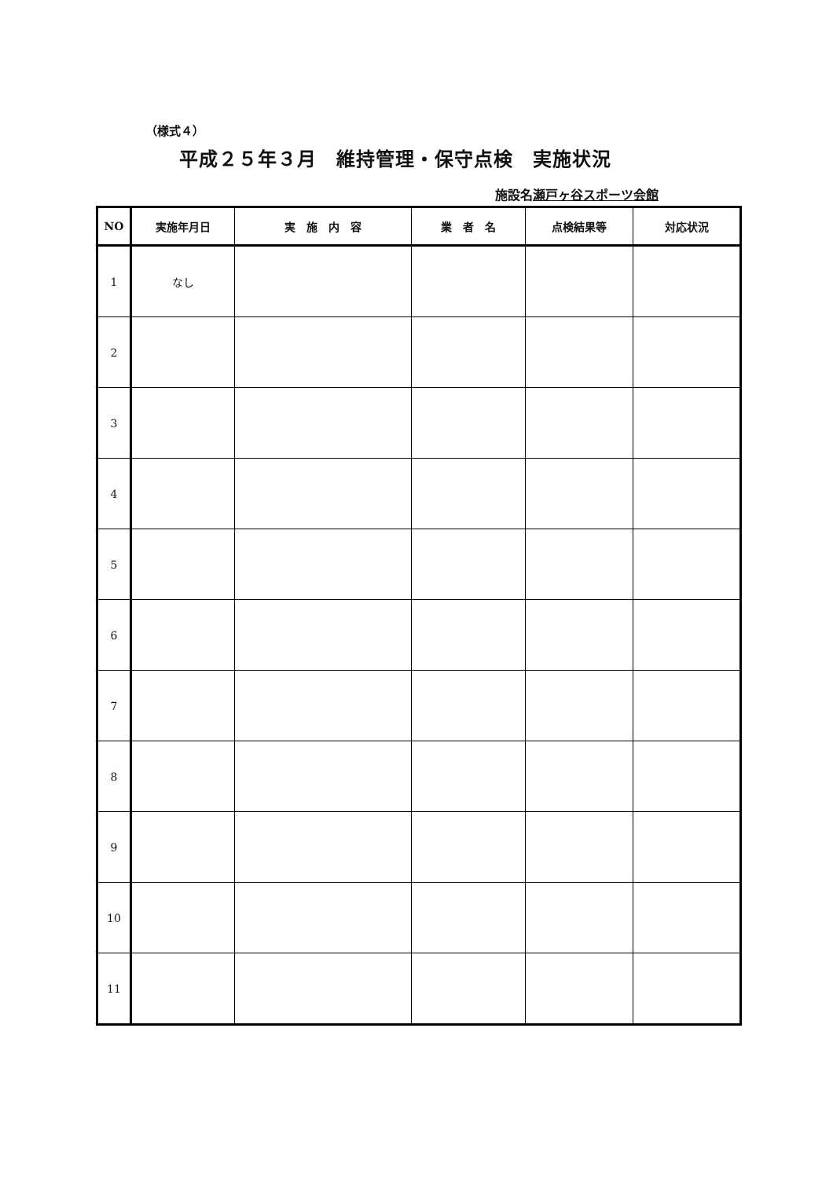（様式４）
平成２５年３月　維持管理・保守点検　実施状況
施設名瀬戸ヶ谷スポーツ会館
| NO | 実施年月日 | 実 施 内 容 | 業 者 名 | 点検結果等 | 対応状況 |
| --- | --- | --- | --- | --- | --- |
| 1 | なし | | | | |
| 2 | | | | | |
| 3 | | | | | |
| 4 | | | | | |
| 5 | | | | | |
| 6 | | | | | |
| 7 | | | | | |
| 8 | | | | | |
| 9 | | | | | |
| 10 | | | | | |
| 11 | | | | | |